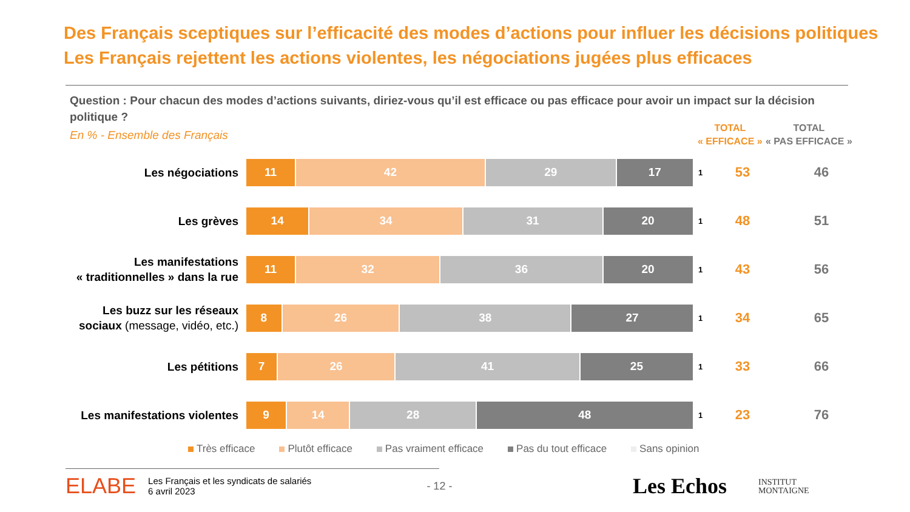Des Français sceptiques sur l’efficacité des modes d’actions pour influer les décisions politiques
Les Français rejettent les actions violentes, les négociations jugées plus efficaces
Question : Pour chacun des modes d’actions suivants, diriez-vous qu’il est efficace ou pas efficace pour avoir un impact sur la décision politique ?
En % - Ensemble des Français
TOTAL
« EFFICACE »
TOTAL
« PAS EFFICACE »
Les négociations
11 42 29 17
1
53 46
Les grèves
14 34 31 20
1
48 51
Les manifestations
« traditionnelles » dans la rue
11 32 36 20
1
43 56
Les buzz sur les réseaux
sociaux (message, vidéo, etc.)
8 26 38 27
1
34 65
Les pétitions
7 26 41 25
1
33 66
Les manifestations violentes
9 14 28 48
1
23 76
Très efficace Plutôt efficace Pas vraiment efficace Pas du tout efficace Sans opinion
ELABE Les Français et les syndicats de salariés
6 avril 2023 - 12 -
Les Echos
INSTITUT
MONTAIGNE